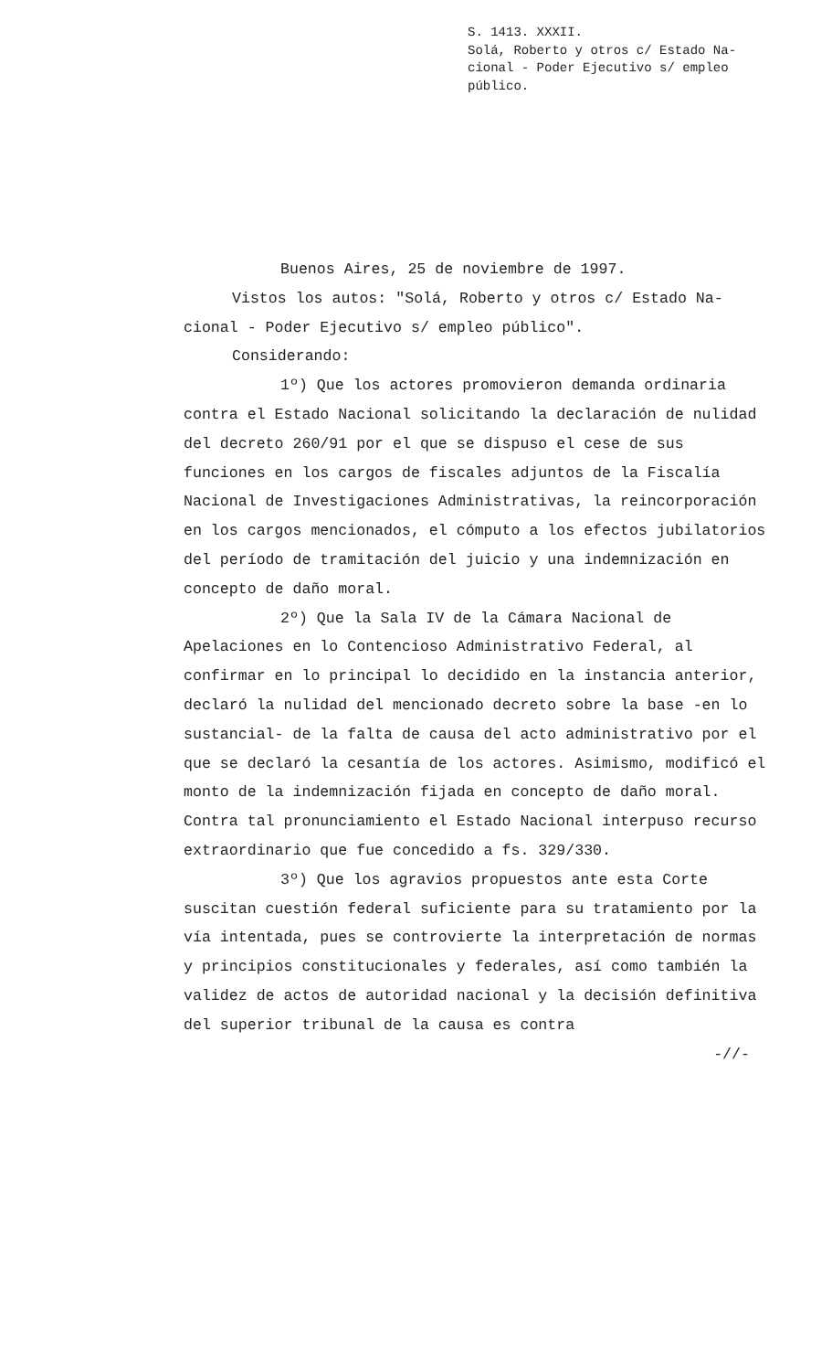S. 1413. XXXII.
Solá, Roberto y otros c/ Estado Na-
cional - Poder Ejecutivo s/ empleo
público.
Buenos Aires, 25 de noviembre de 1997.
Vistos los autos: "Solá, Roberto y otros c/ Estado Na-cional - Poder Ejecutivo s/ empleo público".
Considerando:
1º) Que los actores promovieron demanda ordinaria contra el Estado Nacional solicitando la declaración de nulidad del decreto 260/91 por el que se dispuso el cese de sus funciones en los cargos de fiscales adjuntos de la Fiscalía Nacional de Investigaciones Administrativas, la reincorporación en los cargos mencionados, el cómputo a los efectos jubilatorios del período de tramitación del juicio y una indemnización en concepto de daño moral.
2º) Que la Sala IV de la Cámara Nacional de Apelaciones en lo Contencioso Administrativo Federal, al confirmar en lo principal lo decidido en la instancia anterior, declaró la nulidad del mencionado decreto sobre la base -en lo sustancial- de la falta de causa del acto administrativo por el que se declaró la cesantía de los actores. Asimismo, modificó el monto de la indemnización fijada en concepto de daño moral. Contra tal pronunciamiento el Estado Nacional interpuso recurso extraordinario que fue concedido a fs. 329/330.
3º) Que los agravios propuestos ante esta Corte suscitan cuestión federal suficiente para su tratamiento por la vía intentada, pues se controvierte la interpretación de normas y principios constitucionales y federales, así como también la validez de actos de autoridad nacional y la decisión definitiva del superior tribunal de la causa es contra
-//-